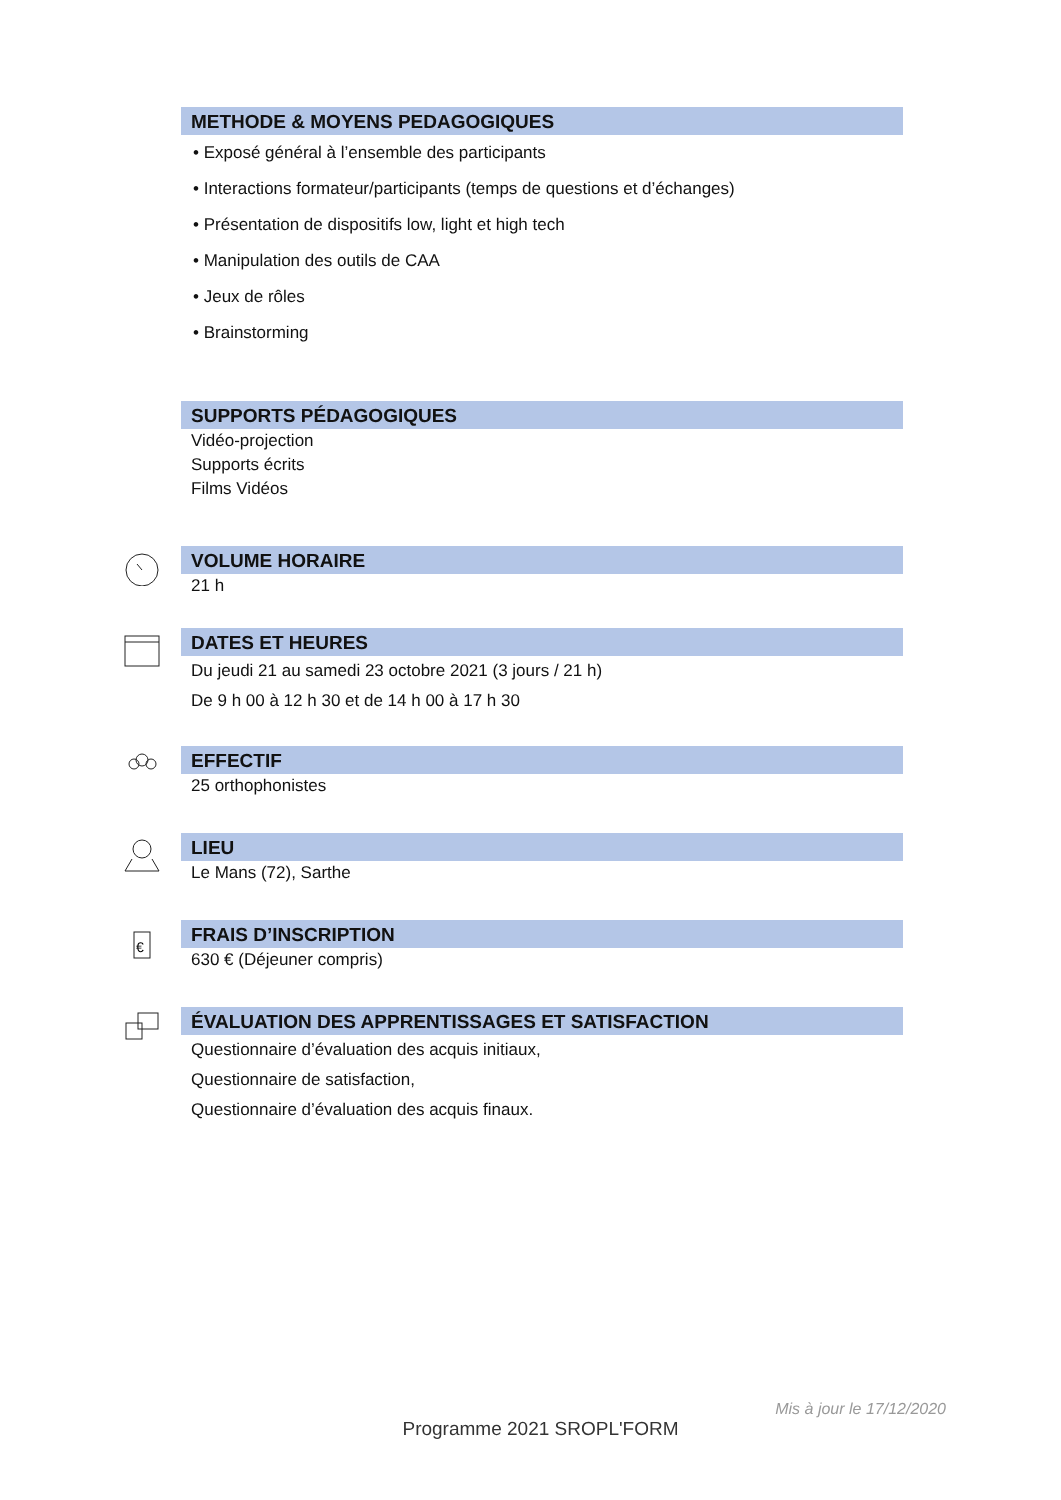METHODE & MOYENS PEDAGOGIQUES
• Exposé général à l’ensemble des participants
• Interactions formateur/participants (temps de questions et d’échanges)
• Présentation de dispositifs low, light et high tech
• Manipulation des outils de CAA
• Jeux de rôles
• Brainstorming
SUPPORTS PÉDAGOGIQUES
Vidéo-projection
Supports écrits
Films Vidéos
VOLUME HORAIRE
21 h
DATES ET HEURES
Du jeudi 21 au samedi 23 octobre 2021 (3 jours / 21 h)
De 9 h 00 à 12 h 30 et de 14 h 00 à 17 h 30
EFFECTIF
25 orthophonistes
LIEU
Le Mans (72), Sarthe
€
FRAIS D’INSCRIPTION
630 € (Déjeuner compris)
ÉVALUATION DES APPRENTISSAGES ET SATISFACTION
Questionnaire d’évaluation des acquis initiaux,
Questionnaire de satisfaction,
Questionnaire d’évaluation des acquis finaux.
Mis à jour le 17/12/2020
Programme 2021 SROPL'FORM